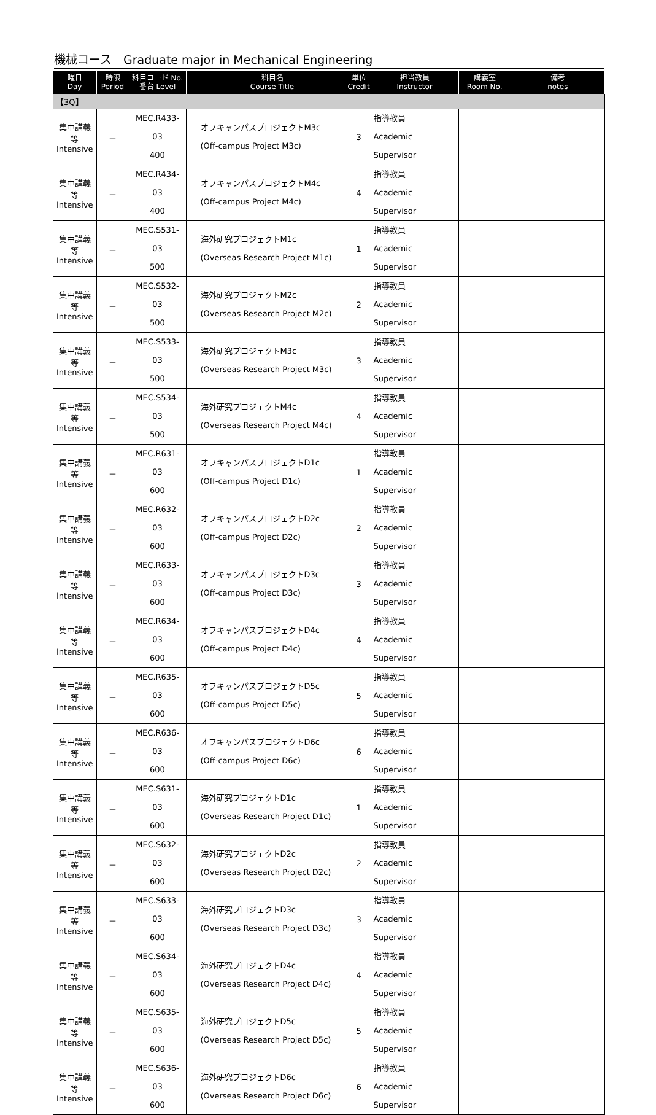機械コース　Graduate major in Mechanical Engineering
| 曜日 Day | 時限 Period | 科目コード No. 番台 Level | | 科目名 Course Title | 単位 Credit | 担当教員 Instructor | 講義室 Room No. | 備考 notes |
| --- | --- | --- | --- | --- | --- | --- | --- | --- |
| 【3Q】 | | | | | | | | |
| 集中講義等 Intensive | － | MEC.R433-03 400 | | オフキャンパスプロジェクトM3c (Off-campus Project M3c) | 3 | 指導教員 Academic Supervisor | | |
| 集中講義等 Intensive | － | MEC.R434-03 400 | | オフキャンパスプロジェクトM4c (Off-campus Project M4c) | 4 | 指導教員 Academic Supervisor | | |
| 集中講義等 Intensive | － | MEC.S531-03 500 | | 海外研究プロジェクトM1c (Overseas Research Project M1c) | 1 | 指導教員 Academic Supervisor | | |
| 集中講義等 Intensive | － | MEC.S532-03 500 | | 海外研究プロジェクトM2c (Overseas Research Project M2c) | 2 | 指導教員 Academic Supervisor | | |
| 集中講義等 Intensive | － | MEC.S533-03 500 | | 海外研究プロジェクトM3c (Overseas Research Project M3c) | 3 | 指導教員 Academic Supervisor | | |
| 集中講義等 Intensive | － | MEC.S534-03 500 | | 海外研究プロジェクトM4c (Overseas Research Project M4c) | 4 | 指導教員 Academic Supervisor | | |
| 集中講義等 Intensive | － | MEC.R631-03 600 | | オフキャンパスプロジェクトD1c (Off-campus Project D1c) | 1 | 指導教員 Academic Supervisor | | |
| 集中講義等 Intensive | － | MEC.R632-03 600 | | オフキャンパスプロジェクトD2c (Off-campus Project D2c) | 2 | 指導教員 Academic Supervisor | | |
| 集中講義等 Intensive | － | MEC.R633-03 600 | | オフキャンパスプロジェクトD3c (Off-campus Project D3c) | 3 | 指導教員 Academic Supervisor | | |
| 集中講義等 Intensive | － | MEC.R634-03 600 | | オフキャンパスプロジェクトD4c (Off-campus Project D4c) | 4 | 指導教員 Academic Supervisor | | |
| 集中講義等 Intensive | － | MEC.R635-03 600 | | オフキャンパスプロジェクトD5c (Off-campus Project D5c) | 5 | 指導教員 Academic Supervisor | | |
| 集中講義等 Intensive | － | MEC.R636-03 600 | | オフキャンパスプロジェクトD6c (Off-campus Project D6c) | 6 | 指導教員 Academic Supervisor | | |
| 集中講義等 Intensive | － | MEC.S631-03 600 | | 海外研究プロジェクトD1c (Overseas Research Project D1c) | 1 | 指導教員 Academic Supervisor | | |
| 集中講義等 Intensive | － | MEC.S632-03 600 | | 海外研究プロジェクトD2c (Overseas Research Project D2c) | 2 | 指導教員 Academic Supervisor | | |
| 集中講義等 Intensive | － | MEC.S633-03 600 | | 海外研究プロジェクトD3c (Overseas Research Project D3c) | 3 | 指導教員 Academic Supervisor | | |
| 集中講義等 Intensive | － | MEC.S634-03 600 | | 海外研究プロジェクトD4c (Overseas Research Project D4c) | 4 | 指導教員 Academic Supervisor | | |
| 集中講義等 Intensive | － | MEC.S635-03 600 | | 海外研究プロジェクトD5c (Overseas Research Project D5c) | 5 | 指導教員 Academic Supervisor | | |
| 集中講義等 Intensive | － | MEC.S636-03 600 | | 海外研究プロジェクトD6c (Overseas Research Project D6c) | 6 | 指導教員 Academic Supervisor | | |